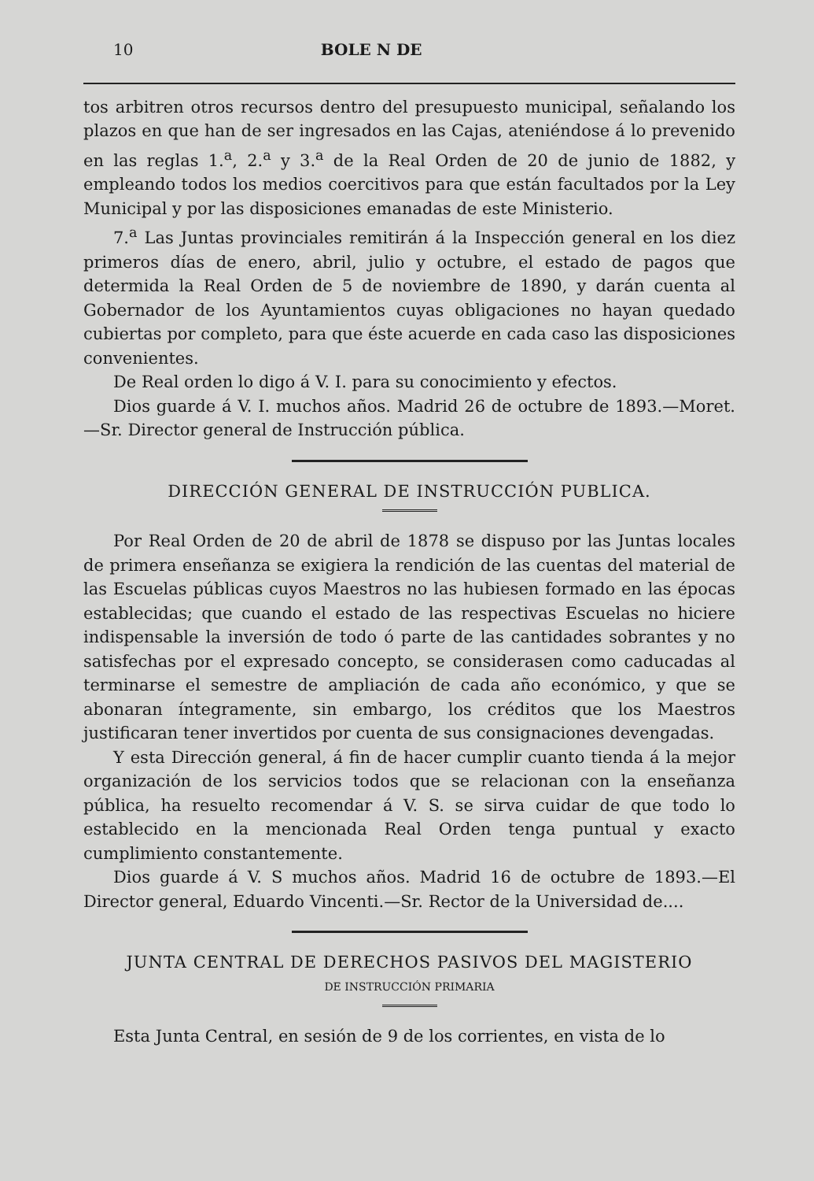10 BOLE N DE
tos arbitren otros recursos dentro del presupuesto municipal, señalando los plazos en que han de ser ingresados en las Cajas, ateniéndose á lo prevenido en las reglas 1.<sup>a</sup>, 2.<sup>a</sup> y 3.<sup>a</sup> de la Real Orden de 20 de junio de 1882, y empleando todos los medios coercitivos para que están facultados por la Ley Municipal y por las disposiciones emanadas de este Ministerio.
7.<sup>a</sup> Las Juntas provinciales remitirán á la Inspección general en los diez primeros días de enero, abril, julio y octubre, el estado de pagos que determida la Real Orden de 5 de noviembre de 1890, y darán cuenta al Gobernador de los Ayuntamientos cuyas obligaciones no hayan quedado cubiertas por completo, para que éste acuerde en cada caso las disposiciones convenientes.
De Real orden lo digo á V. I. para su conocimiento y efectos.
Dios guarde á V. I. muchos años. Madrid 26 de octubre de 1893.—Moret.—Sr. Director general de Instrucción pública.
DIRECCIÓN GENERAL DE INSTRUCCIÓN PUBLICA.
Por Real Orden de 20 de abril de 1878 se dispuso por las Juntas locales de primera enseñanza se exigiera la rendición de las cuentas del material de las Escuelas públicas cuyos Maestros no las hubiesen formado en las épocas establecidas; que cuando el estado de las respectivas Escuelas no hiciere indispensable la inversión de todo ó parte de las cantidades sobrantes y no satisfechas por el expresado concepto, se considerasen como caducadas al terminarse el semestre de ampliación de cada año económico, y que se abonaran íntegramente, sin embargo, los créditos que los Maestros justificaran tener invertidos por cuenta de sus consignaciones devengadas.
Y esta Dirección general, á fin de hacer cumplir cuanto tienda á la mejor organización de los servicios todos que se relacionan con la enseñanza pública, ha resuelto recomendar á V. S. se sirva cuidar de que todo lo establecido en la mencionada Real Orden tenga puntual y exacto cumplimiento constantemente.
Dios guarde á V. S muchos años. Madrid 16 de octubre de 1893.—El Director general, Eduardo Vincenti.—Sr. Rector de la Universidad de....
JUNTA CENTRAL DE DERECHOS PASIVOS DEL MAGISTERIO
DE INSTRUCCIÓN PRIMARIA
Esta Junta Central, en sesión de 9 de los corrientes, en vista de lo